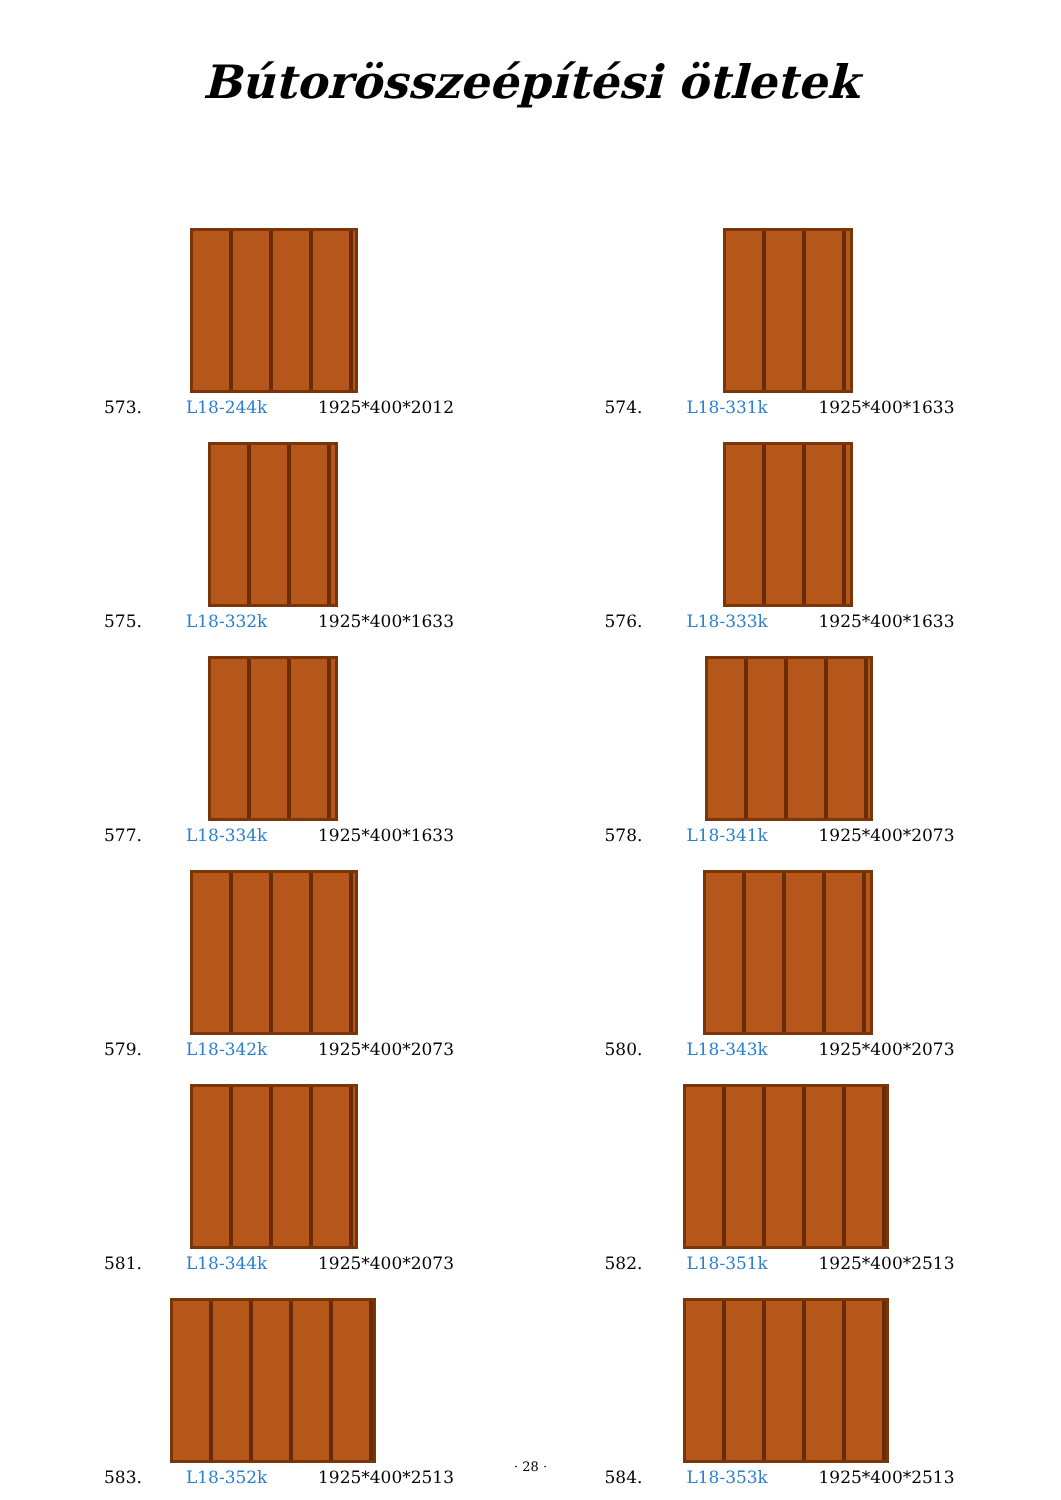Bútorösszeépítési ötletek
573. L18-244k 1925*400*2012
574. L18-331k 1925*400*1633
575. L18-332k 1925*400*1633
576. L18-333k 1925*400*1633
577. L18-334k 1925*400*1633
578. L18-341k 1925*400*2073
579. L18-342k 1925*400*2073
580. L18-343k 1925*400*2073
581. L18-344k 1925*400*2073
582. L18-351k 1925*400*2513
583. L18-352k 1925*400*2513
584. L18-353k 1925*400*2513
· 28 ·